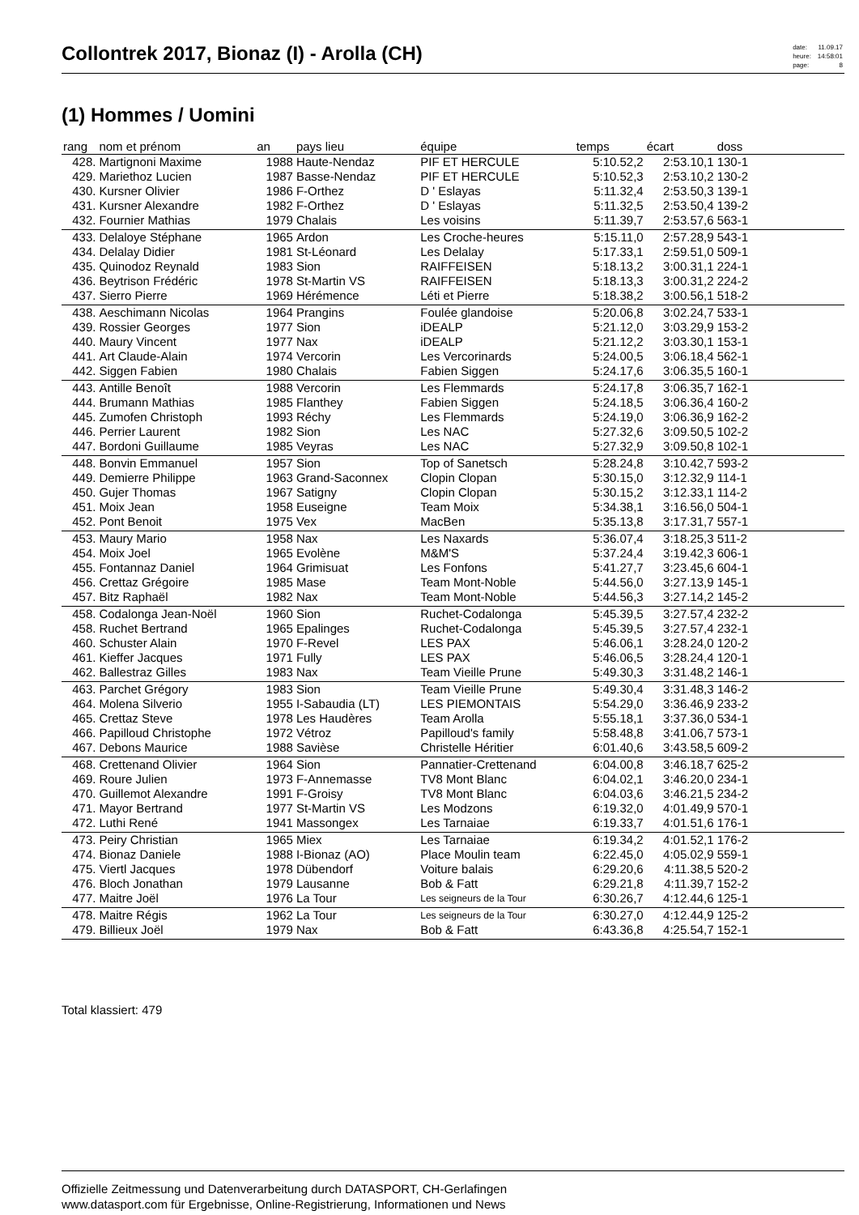Collontrek 2017, Bionaz (I) - Arolla (CH)
| date: | 11.09.17 |
| heure: | 14:58:01 |
| page: | 8 |
(1) Hommes / Uomini
| rang | nom et prénom | an | pays lieu | équipe | temps | écart | doss | |
| --- | --- | --- | --- | --- | --- | --- | --- | --- |
| 428. | Martignoni Maxime | 1988 | Haute-Nendaz | PIF ET HERCULE | 5:10.52,2 | 2:53.10,1 | 130-1 | |
| 429. | Mariethoz Lucien | 1987 | Basse-Nendaz | PIF ET HERCULE | 5:10.52,3 | 2:53.10,2 | 130-2 | |
| 430. | Kursner Olivier | 1986 | F-Orthez | D ' Eslayas | 5:11.32,4 | 2:53.50,3 | 139-1 | |
| 431. | Kursner Alexandre | 1982 | F-Orthez | D ' Eslayas | 5:11.32,5 | 2:53.50,4 | 139-2 | |
| 432. | Fournier Mathias | 1979 | Chalais | Les voisins | 5:11.39,7 | 2:53.57,6 | 563-1 | |
| 433. | Delaloye Stéphane | 1965 | Ardon | Les Croche-heures | 5:15.11,0 | 2:57.28,9 | 543-1 | |
| 434. | Delalay Didier | 1981 | St-Léonard | Les Delalay | 5:17.33,1 | 2:59.51,0 | 509-1 | |
| 435. | Quinodoz Reynald | 1983 | Sion | RAIFFEISEN | 5:18.13,2 | 3:00.31,1 | 224-1 | |
| 436. | Beytrison Frédéric | 1978 | St-Martin VS | RAIFFEISEN | 5:18.13,3 | 3:00.31,2 | 224-2 | |
| 437. | Sierro Pierre | 1969 | Hérémence | Léti et Pierre | 5:18.38,2 | 3:00.56,1 | 518-2 | |
| 438. | Aeschimann Nicolas | 1964 | Prangins | Foulée glandoise | 5:20.06,8 | 3:02.24,7 | 533-1 | |
| 439. | Rossier Georges | 1977 | Sion | iDEALP | 5:21.12,0 | 3:03.29,9 | 153-2 | |
| 440. | Maury Vincent | 1977 | Nax | iDEALP | 5:21.12,2 | 3:03.30,1 | 153-1 | |
| 441. | Art Claude-Alain | 1974 | Vercorin | Les Vercorinards | 5:24.00,5 | 3:06.18,4 | 562-1 | |
| 442. | Siggen Fabien | 1980 | Chalais | Fabien Siggen | 5:24.17,6 | 3:06.35,5 | 160-1 | |
| 443. | Antille Benoît | 1988 | Vercorin | Les Flemmards | 5:24.17,8 | 3:06.35,7 | 162-1 | |
| 444. | Brumann Mathias | 1985 | Flanthey | Fabien Siggen | 5:24.18,5 | 3:06.36,4 | 160-2 | |
| 445. | Zumofen Christoph | 1993 | Réchy | Les Flemmards | 5:24.19,0 | 3:06.36,9 | 162-2 | |
| 446. | Perrier Laurent | 1982 | Sion | Les NAC | 5:27.32,6 | 3:09.50,5 | 102-2 | |
| 447. | Bordoni Guillaume | 1985 | Veyras | Les NAC | 5:27.32,9 | 3:09.50,8 | 102-1 | |
| 448. | Bonvin Emmanuel | 1957 | Sion | Top of Sanetsch | 5:28.24,8 | 3:10.42,7 | 593-2 | |
| 449. | Demierre Philippe | 1963 | Grand-Saconnex | Clopin Clopan | 5:30.15,0 | 3:12.32,9 | 114-1 | |
| 450. | Gujer Thomas | 1967 | Satigny | Clopin Clopan | 5:30.15,2 | 3:12.33,1 | 114-2 | |
| 451. | Moix Jean | 1958 | Euseigne | Team Moix | 5:34.38,1 | 3:16.56,0 | 504-1 | |
| 452. | Pont Benoit | 1975 | Vex | MacBen | 5:35.13,8 | 3:17.31,7 | 557-1 | |
| 453. | Maury Mario | 1958 | Nax | Les Naxards | 5:36.07,4 | 3:18.25,3 | 511-2 | |
| 454. | Moix Joel | 1965 | Evolène | M&M'S | 5:37.24,4 | 3:19.42,3 | 606-1 | |
| 455. | Fontannaz Daniel | 1964 | Grimisuat | Les Fonfons | 5:41.27,7 | 3:23.45,6 | 604-1 | |
| 456. | Crettaz Grégoire | 1985 | Mase | Team Mont-Noble | 5:44.56,0 | 3:27.13,9 | 145-1 | |
| 457. | Bitz Raphaël | 1982 | Nax | Team Mont-Noble | 5:44.56,3 | 3:27.14,2 | 145-2 | |
| 458. | Codalonga Jean-Noël | 1960 | Sion | Ruchet-Codalonga | 5:45.39,5 | 3:27.57,4 | 232-2 | |
| 458. | Ruchet Bertrand | 1965 | Epalinges | Ruchet-Codalonga | 5:45.39,5 | 3:27.57,4 | 232-1 | |
| 460. | Schuster Alain | 1970 | F-Revel | LES PAX | 5:46.06,1 | 3:28.24,0 | 120-2 | |
| 461. | Kieffer Jacques | 1971 | Fully | LES PAX | 5:46.06,5 | 3:28.24,4 | 120-1 | |
| 462. | Ballestraz Gilles | 1983 | Nax | Team Vieille Prune | 5:49.30,3 | 3:31.48,2 | 146-1 | |
| 463. | Parchet Grégory | 1983 | Sion | Team Vieille Prune | 5:49.30,4 | 3:31.48,3 | 146-2 | |
| 464. | Molena Silverio | 1955 | I-Sabaudia (LT) | LES PIEMONTAIS | 5:54.29,0 | 3:36.46,9 | 233-2 | |
| 465. | Crettaz Steve | 1978 | Les Haudères | Team Arolla | 5:55.18,1 | 3:37.36,0 | 534-1 | |
| 466. | Papilloud Christophe | 1972 | Vétroz | Papilloud's family | 5:58.48,8 | 3:41.06,7 | 573-1 | |
| 467. | Debons Maurice | 1988 | Savièse | Christelle Héritier | 6:01.40,6 | 3:43.58,5 | 609-2 | |
| 468. | Crettenand Olivier | 1964 | Sion | Pannatier-Crettenand | 6:04.00,8 | 3:46.18,7 | 625-2 | |
| 469. | Roure Julien | 1973 | F-Annemasse | TV8 Mont Blanc | 6:04.02,1 | 3:46.20,0 | 234-1 | |
| 470. | Guillemot Alexandre | 1991 | F-Groisy | TV8 Mont Blanc | 6:04.03,6 | 3:46.21,5 | 234-2 | |
| 471. | Mayor Bertrand | 1977 | St-Martin VS | Les Modzons | 6:19.32,0 | 4:01.49,9 | 570-1 | |
| 472. | Luthi René | 1941 | Massongex | Les Tarnaiae | 6:19.33,7 | 4:01.51,6 | 176-1 | |
| 473. | Peiry Christian | 1965 | Miex | Les Tarnaiae | 6:19.34,2 | 4:01.52,1 | 176-2 | |
| 474. | Bionaz Daniele | 1988 | I-Bionaz (AO) | Place Moulin team | 6:22.45,0 | 4:05.02,9 | 559-1 | |
| 475. | Viertl Jacques | 1978 | Dübendorf | Voiture balais | 6:29.20,6 | 4:11.38,5 | 520-2 | |
| 476. | Bloch Jonathan | 1979 | Lausanne | Bob & Fatt | 6:29.21,8 | 4:11.39,7 | 152-2 | |
| 477. | Maitre Joël | 1976 | La Tour | Les seigneurs de la Tour | 6:30.26,7 | 4:12.44,6 | 125-1 | |
| 478. | Maitre Régis | 1962 | La Tour | Les seigneurs de la Tour | 6:30.27,0 | 4:12.44,9 | 125-2 | |
| 479. | Billieux Joël | 1979 | Nax | Bob & Fatt | 6:43.36,8 | 4:25.54,7 | 152-1 | |
Total klassiert: 479
Offizielle Zeitmessung und Datenverarbeitung durch DATASPORT, CH-Gerlafingen
www.datasport.com für Ergebnisse, Online-Registrierung, Informationen und News